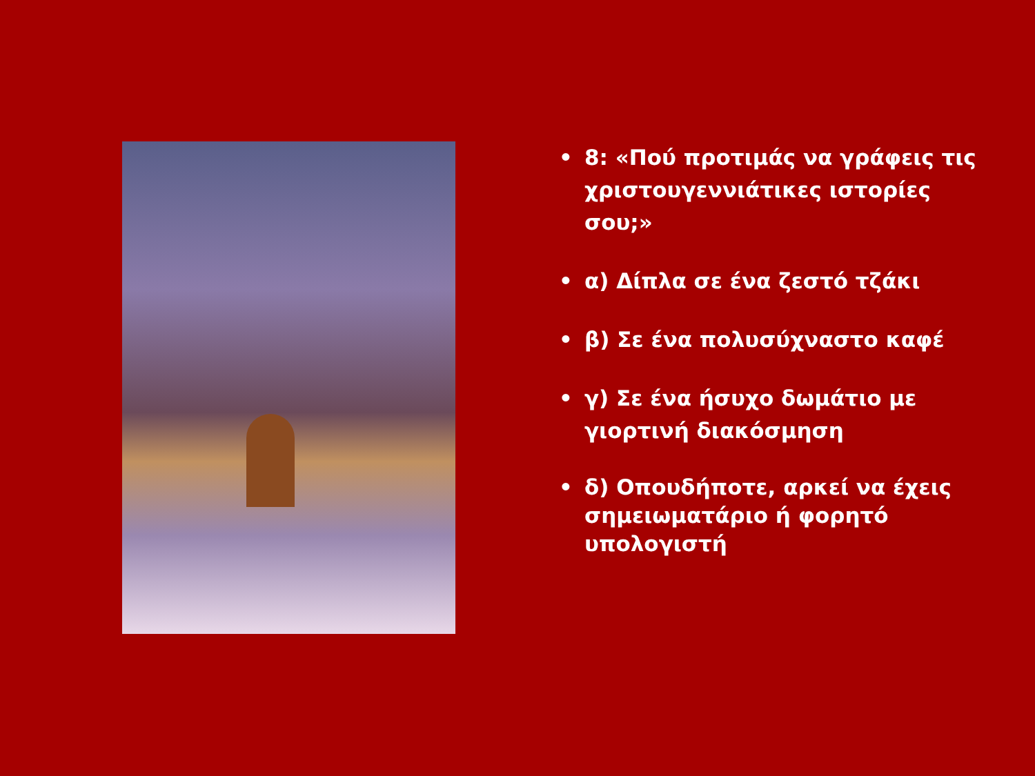• 8: «Πού προτιμάς να γράφεις τις χριστουγεννιάτικες ιστορίες σου;»
• α) Δίπλα σε ένα ζεστό τζάκι
• β) Σε ένα πολυσύχναστο καφέ
• γ) Σε ένα ήσυχο δωμάτιο με γιορτινή διακόσμηση
• δ) Οπουδήποτε, αρκεί να έχεις σημειωματάριο ή φορητό υπολογιστή